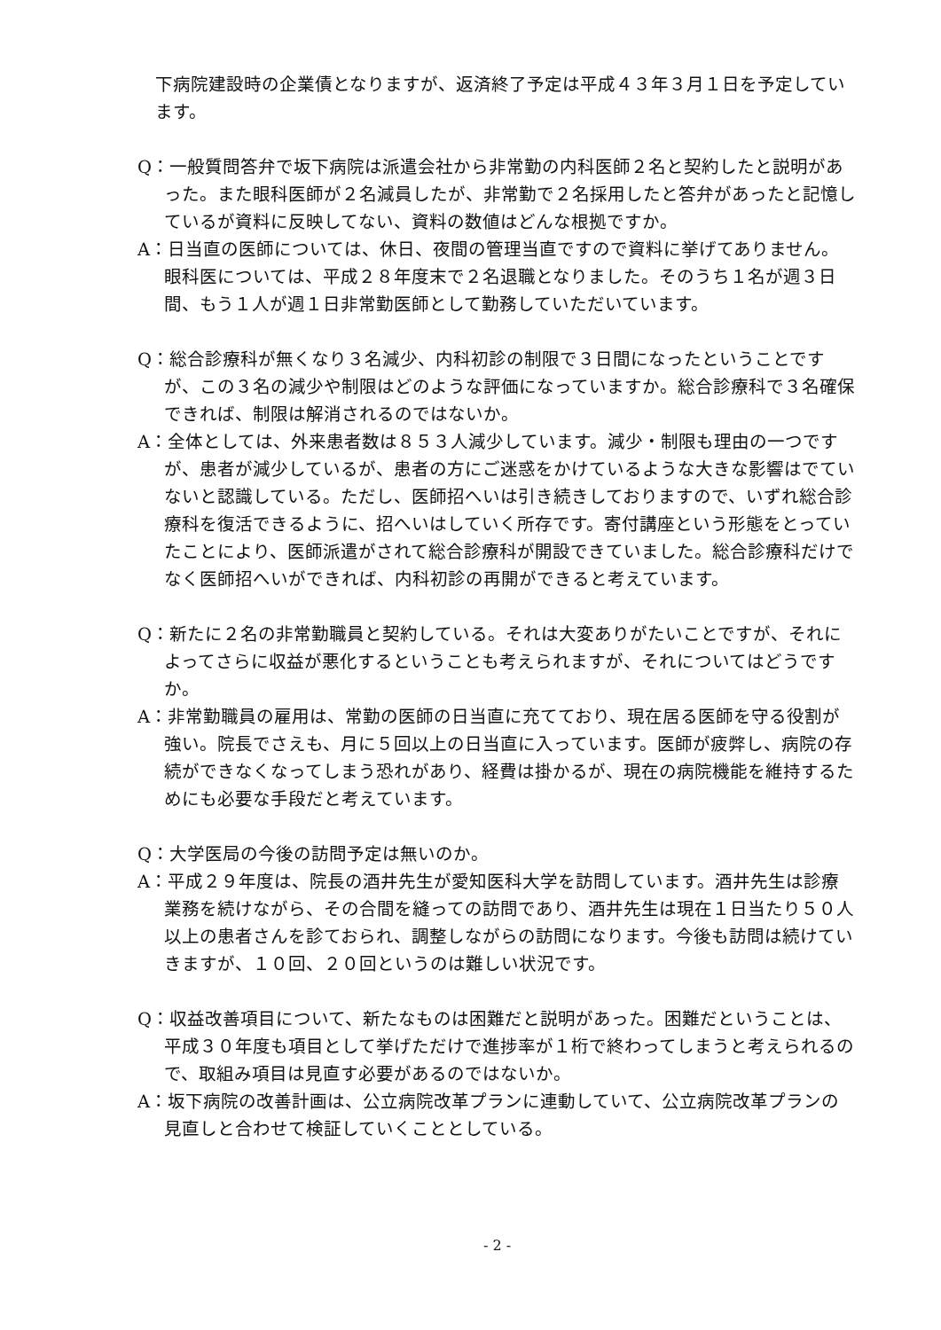下病院建設時の企業債となりますが、返済終了予定は平成４３年３月１日を予定しています。
Q：一般質問答弁で坂下病院は派遣会社から非常勤の内科医師２名と契約したと説明があった。また眼科医師が２名減員したが、非常勤で２名採用したと答弁があったと記憶しているが資料に反映してない、資料の数値はどんな根拠ですか。
A：日当直の医師については、休日、夜間の管理当直ですので資料に挙げてありません。眼科医については、平成２８年度末で２名退職となりました。そのうち１名が週３日間、もう１人が週１日非常勤医師として勤務していただいています。
Q：総合診療科が無くなり３名減少、内科初診の制限で３日間になったということですが、この３名の減少や制限はどのような評価になっていますか。総合診療科で３名確保できれば、制限は解消されるのではないか。
A：全体としては、外来患者数は８５３人減少しています。減少・制限も理由の一つですが、患者が減少しているが、患者の方にご迷惑をかけているような大きな影響はでていないと認識している。ただし、医師招へいは引き続きしておりますので、いずれ総合診療科を復活できるように、招へいはしていく所存です。寄付講座という形態をとっていたことにより、医師派遣がされて総合診療科が開設できていました。総合診療科だけでなく医師招へいができれば、内科初診の再開ができると考えています。
Q：新たに２名の非常勤職員と契約している。それは大変ありがたいことですが、それによってさらに収益が悪化するということも考えられますが、それについてはどうですか。
A：非常勤職員の雇用は、常勤の医師の日当直に充てており、現在居る医師を守る役割が強い。院長でさえも、月に５回以上の日当直に入っています。医師が疲弊し、病院の存続ができなくなってしまう恐れがあり、経費は掛かるが、現在の病院機能を維持するためにも必要な手段だと考えています。
Q：大学医局の今後の訪問予定は無いのか。
A：平成２９年度は、院長の酒井先生が愛知医科大学を訪問しています。酒井先生は診療業務を続けながら、その合間を縫っての訪問であり、酒井先生は現在１日当たり５０人以上の患者さんを診ておられ、調整しながらの訪問になります。今後も訪問は続けていきますが、１０回、２０回というのは難しい状況です。
Q：収益改善項目について、新たなものは困難だと説明があった。困難だということは、平成３０年度も項目として挙げただけで進捗率が１桁で終わってしまうと考えられるので、取組み項目は見直す必要があるのではないか。
A：坂下病院の改善計画は、公立病院改革プランに連動していて、公立病院改革プランの見直しと合わせて検証していくこととしている。
- 2 -